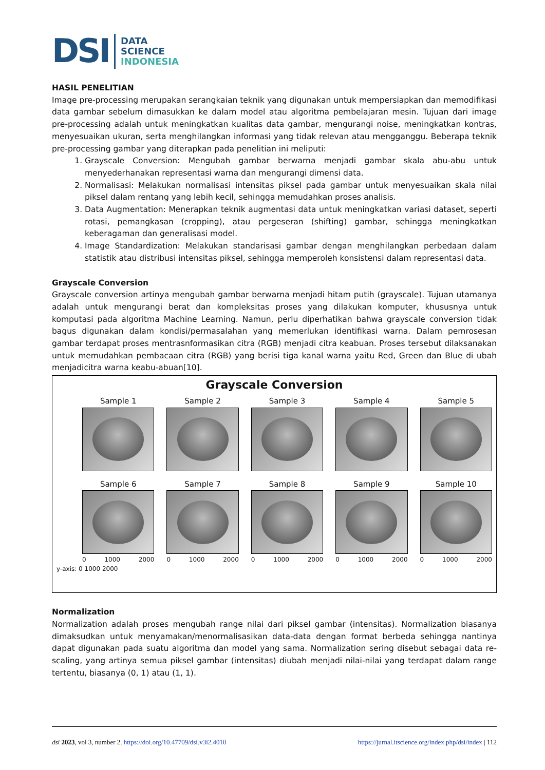DSI
DATA
SCIENCE
INDONESIA
HASIL PENELITIAN
Image pre-processing merupakan serangkaian teknik yang digunakan untuk mempersiapkan dan memodifikasi data gambar sebelum dimasukkan ke dalam model atau algoritma pembelajaran mesin. Tujuan dari image pre-processing adalah untuk meningkatkan kualitas data gambar, mengurangi noise, meningkatkan kontras, menyesuaikan ukuran, serta menghilangkan informasi yang tidak relevan atau mengganggu. Beberapa teknik pre-processing gambar yang diterapkan pada penelitian ini meliputi:
1. Grayscale Conversion: Mengubah gambar berwarna menjadi gambar skala abu-abu untuk menyederhanakan representasi warna dan mengurangi dimensi data.
2. Normalisasi: Melakukan normalisasi intensitas piksel pada gambar untuk menyesuaikan skala nilai piksel dalam rentang yang lebih kecil, sehingga memudahkan proses analisis.
3. Data Augmentation: Menerapkan teknik augmentasi data untuk meningkatkan variasi dataset, seperti rotasi, pemangkasan (cropping), atau pergeseran (shifting) gambar, sehingga meningkatkan keberagaman dan generalisasi model.
4. Image Standardization: Melakukan standarisasi gambar dengan menghilangkan perbedaan dalam statistik atau distribusi intensitas piksel, sehingga memperoleh konsistensi dalam representasi data.
Grayscale Conversion
Grayscale conversion artinya mengubah gambar berwarna menjadi hitam putih (grayscale). Tujuan utamanya adalah untuk mengurangi berat dan kompleksitas proses yang dilakukan komputer, khususnya untuk komputasi pada algoritma Machine Learning. Namun, perlu diperhatikan bahwa grayscale conversion tidak bagus digunakan dalam kondisi/permasalahan yang memerlukan identifikasi warna. Dalam pemrosesan gambar terdapat proses mentrasnformasikan citra (RGB) menjadi citra keabuan. Proses tersebut dilaksanakan untuk memudahkan pembacaan citra (RGB) yang berisi tiga kanal warna yaitu Red, Green dan Blue di ubah menjadicitra warna keabu-abuan[10].
Grayscale Conversion
Sample 1
Sample 2
Sample 3
Sample 4
Sample 5
Sample 6
0 1000 2000
Sample 7
0 1000 2000
Sample 8
0 1000 2000
Sample 9
0 1000 2000
Sample 10
0 1000 2000
y-axis: 0 1000 2000
Normalization
Normalization adalah proses mengubah range nilai dari piksel gambar (intensitas). Normalization biasanya dimaksudkan untuk menyamakan/menormalisasikan data-data dengan format berbeda sehingga nantinya dapat digunakan pada suatu algoritma dan model yang sama. Normalization sering disebut sebagai data re-scaling, yang artinya semua piksel gambar (intensitas) diubah menjadi nilai-nilai yang terdapat dalam range tertentu, biasanya (0, 1) atau (1, 1).
dsi 2023, vol 3, number 2. https://doi.org/10.47709/dsi.v3i2.4010 https://jurnal.itscience.org/index.php/dsi/index | 112